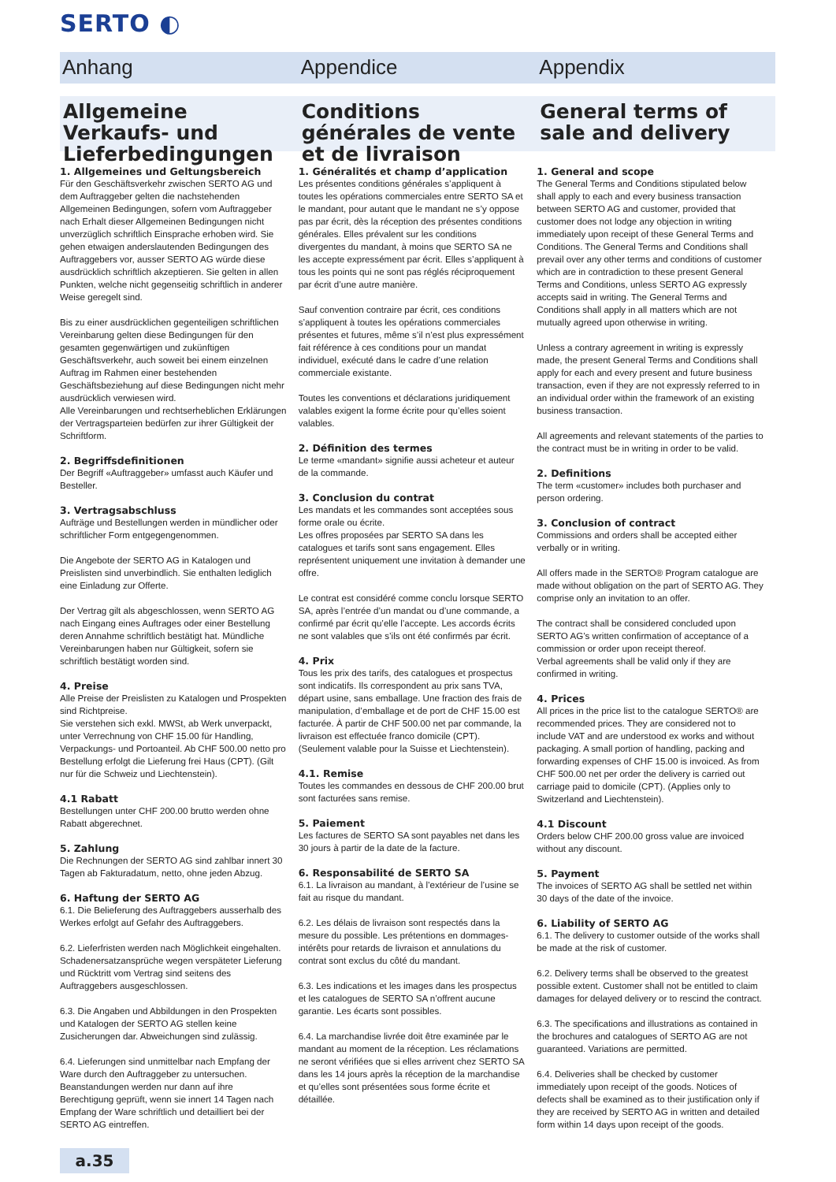SERTO ◐
Anhang Appendice Appendix
Allgemeine Verkaufs- und Lieferbedingungen
Conditions générales de vente et de livraison
General terms of sale and delivery
1. Allgemeines und Geltungsbereich
Für den Geschäftsverkehr zwischen SERTO AG und dem Auftraggeber gelten die nachstehenden Allgemeinen Bedingungen, sofern vom Auftraggeber nach Erhalt dieser Allgemeinen Bedingungen nicht unverzüglich schriftlich Einsprache erhoben wird. Sie gehen etwaigen anderslautenden Bedingungen des Auftraggebers vor, ausser SERTO AG würde diese ausdrücklich schriftlich akzeptieren. Sie gelten in allen Punkten, welche nicht gegenseitig schriftlich in anderer Weise geregelt sind.
Bis zu einer ausdrücklichen gegenteiligen schriftlichen Vereinbarung gelten diese Bedingungen für den gesamten gegenwärtigen und zukünftigen Geschäftsverkehr, auch soweit bei einem einzelnen Auftrag im Rahmen einer bestehenden Geschäftsbeziehung auf diese Bedingungen nicht mehr ausdrücklich verwiesen wird.
Alle Vereinbarungen und rechtserheblichen Erklärungen der Vertragsparteien bedürfen zur ihrer Gültigkeit der Schriftform.
2. Begriffsdefinitionen
Der Begriff «Auftraggeber» umfasst auch Käufer und Besteller.
3. Vertragsabschluss
Aufträge und Bestellungen werden in mündlicher oder schriftlicher Form entgegengenommen.
Die Angebote der SERTO AG in Katalogen und Preislisten sind unverbindlich. Sie enthalten lediglich eine Einladung zur Offerte.
Der Vertrag gilt als abgeschlossen, wenn SERTO AG nach Eingang eines Auftrages oder einer Bestellung deren Annahme schriftlich bestätigt hat. Mündliche Vereinbarungen haben nur Gültigkeit, sofern sie schriftlich bestätigt worden sind.
4. Preise
Alle Preise der Preislisten zu Katalogen und Prospekten sind Richtpreise.
Sie verstehen sich exkl. MWSt, ab Werk unverpackt, unter Verrechnung von CHF 15.00 für Handling, Verpackungs- und Portoanteil. Ab CHF 500.00 netto pro Bestellung erfolgt die Lieferung frei Haus (CPT). (Gilt nur für die Schweiz und Liechtenstein).
4.1 Rabatt
Bestellungen unter CHF 200.00 brutto werden ohne Rabatt abgerechnet.
5. Zahlung
Die Rechnungen der SERTO AG sind zahlbar innert 30 Tagen ab Fakturadatum, netto, ohne jeden Abzug.
6. Haftung der SERTO AG
6.1. Die Belieferung des Auftraggebers ausserhalb des Werkes erfolgt auf Gefahr des Auftraggebers.
6.2. Lieferfristen werden nach Möglichkeit eingehalten. Schadenersatzansprüche wegen verspäteter Lieferung und Rücktritt vom Vertrag sind seitens des Auftraggebers ausgeschlossen.
6.3. Die Angaben und Abbildungen in den Prospekten und Katalogen der SERTO AG stellen keine Zusicherungen dar. Abweichungen sind zulässig.
6.4. Lieferungen sind unmittelbar nach Empfang der Ware durch den Auftraggeber zu untersuchen. Beanstandungen werden nur dann auf ihre Berechtigung geprüft, wenn sie innert 14 Tagen nach Empfang der Ware schriftlich und detailliert bei der SERTO AG eintreffen.
1. Généralités et champ d’application
Les présentes conditions générales s’appliquent à toutes les opérations commerciales entre SERTO SA et le mandant, pour autant que le mandant ne s’y oppose pas par écrit, dès la réception des présentes conditions générales. Elles prévalent sur les conditions divergentes du mandant, à moins que SERTO SA ne les accepte expressément par écrit. Elles s’appliquent à tous les points qui ne sont pas réglés réciproquement par écrit d’une autre manière.
Sauf convention contraire par écrit, ces conditions s’appliquent à toutes les opérations commerciales présentes et futures, même s’il n’est plus expressément fait référence à ces conditions pour un mandat individuel, exécuté dans le cadre d’une relation commerciale existante.
Toutes les conventions et déclarations juridiquement valables exigent la forme écrite pour qu’elles soient valables.
2. Définition des termes
Le terme «mandant» signifie aussi acheteur et auteur de la commande.
3. Conclusion du contrat
Les mandats et les commandes sont acceptées sous forme orale ou écrite.
Les offres proposées par SERTO SA dans les catalogues et tarifs sont sans engagement. Elles représentent uniquement une invitation à demander une offre.
Le contrat est considéré comme conclu lorsque SERTO SA, après l’entrée d’un mandat ou d’une commande, a confirmé par écrit qu’elle l’accepte. Les accords écrits ne sont valables que s’ils ont été confirmés par écrit.
4. Prix
Tous les prix des tarifs, des catalogues et prospectus sont indicatifs. Ils correspondent au prix sans TVA, départ usine, sans emballage. Une fraction des frais de manipulation, d’emballage et de port de CHF 15.00 est facturée. À partir de CHF 500.00 net par commande, la livraison est effectuée franco domicile (CPT). (Seulement valable pour la Suisse et Liechtenstein).
4.1. Remise
Toutes les commandes en dessous de CHF 200.00 brut sont facturées sans remise.
5. Paiement
Les factures de SERTO SA sont payables net dans les 30 jours à partir de la date de la facture.
6. Responsabilité de SERTO SA
6.1. La livraison au mandant, à l’extérieur de l’usine se fait au risque du mandant.
6.2. Les délais de livraison sont respectés dans la mesure du possible. Les prétentions en dommages-intérêts pour retards de livraison et annulations du contrat sont exclus du côté du mandant.
6.3. Les indications et les images dans les prospectus et les catalogues de SERTO SA n’offrent aucune garantie. Les écarts sont possibles.
6.4. La marchandise livrée doit être examinée par le mandant au moment de la réception. Les réclamations ne seront vérifiées que si elles arrivent chez SERTO SA dans les 14 jours après la réception de la marchandise et qu’elles sont présentées sous forme écrite et détaillée.
1. General and scope
The General Terms and Conditions stipulated below shall apply to each and every business transaction between SERTO AG and customer, provided that customer does not lodge any objection in writing immediately upon receipt of these General Terms and Conditions. The General Terms and Conditions shall prevail over any other terms and conditions of customer which are in contradiction to these present General Terms and Conditions, unless SERTO AG expressly accepts said in writing. The General Terms and Conditions shall apply in all matters which are not mutually agreed upon otherwise in writing.
Unless a contrary agreement in writing is expressly made, the present General Terms and Conditions shall apply for each and every present and future business transaction, even if they are not expressly referred to in an individual order within the framework of an existing business transaction.
All agreements and relevant statements of the parties to the contract must be in writing in order to be valid.
2. Definitions
The term «customer» includes both purchaser and person ordering.
3. Conclusion of contract
Commissions and orders shall be accepted either verbally or in writing.
All offers made in the SERTO® Program catalogue are made without obligation on the part of SERTO AG. They comprise only an invitation to an offer.
The contract shall be considered concluded upon SERTO AG’s written confirmation of acceptance of a commission or order upon receipt thereof.
Verbal agreements shall be valid only if they are confirmed in writing.
4. Prices
All prices in the price list to the catalogue SERTO® are recommended prices. They are considered not to include VAT and are understood ex works and without packaging. A small portion of handling, packing and forwarding expenses of CHF 15.00 is invoiced. As from CHF 500.00 net per order the delivery is carried out carriage paid to domicile (CPT). (Applies only to Switzerland and Liechtenstein).
4.1 Discount
Orders below CHF 200.00 gross value are invoiced without any discount.
5. Payment
The invoices of SERTO AG shall be settled net within 30 days of the date of the invoice.
6. Liability of SERTO AG
6.1. The delivery to customer outside of the works shall be made at the risk of customer.
6.2. Delivery terms shall be observed to the greatest possible extent. Customer shall not be entitled to claim damages for delayed delivery or to rescind the contract.
6.3. The specifications and illustrations as contained in the brochures and catalogues of SERTO AG are not guaranteed. Variations are permitted.
6.4. Deliveries shall be checked by customer immediately upon receipt of the goods. Notices of defects shall be examined as to their justification only if they are received by SERTO AG in written and detailed form within 14 days upon receipt of the goods.
a.35